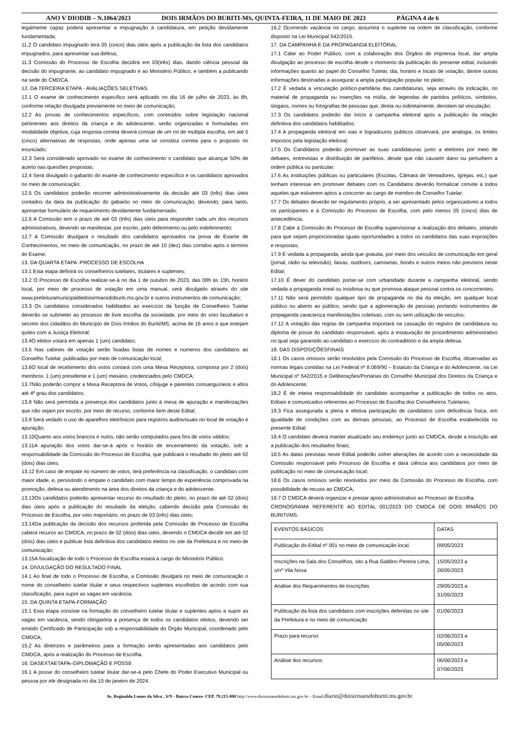ANO V DIODIB – N.1064/2023 DOIS IRMÃOS DO BURITI-MS, QUINTA-FEIRA, 11 DE MAIO DE 2023 PÁGINA 4 de 6
legalmente capaz poderá apresentar a impugnação à candidatura, em petição devidamente fundamentada;
11.2 O candidato impugnado terá 05 (cinco) dias úteis após a publicação da lista dos candidatos impugnados, para apresentar sua defesa;
11.3 Comissão do Processo de Escolha decidirá em 03(três) dias, dando ciência pessoal da decisão do impugnante, ao candidato impugnado e ao Ministério Público, e também a publicando na sede do CMDCA.
12. DA TERCEIRA ETAPA - AVALIAÇÕES SELETIVAS
12.1 O exame de conhecimento específico será aplicado no dia 16 de julho de 2023, às 8h, conforme relação divulgada previamente no meio de comunicação;
12.2 As provas de conhecimentos específicos, com conteúdos sobre legislação nacional pertinentes aos direitos da criança e do adolescente, serão organizadas e formuladas em modalidade objetiva, cuja resposta correta deverá constar de um rol de múltipla escolha, em até 5 (cinco) alternativas de respostas, onde apenas uma se constitui correta para o proposto no enunciado;
12.3 Será considerado aprovado no exame de conhecimento o candidato que alcançar 50% de acerto nas questões propostas;
12.4 Será divulgado o gabarito do exame de conhecimento específico e os candidatos aprovados no meio de comunicação;
12.5 Os candidatos poderão recorrer administrativamente da decisão até 03 (três) dias úteis contados da data da publicação do gabarito no meio de comunicação, devendo, para tanto, apresentar formulário de requerimento devidamente fundamentado;
12.6 A Comissão tem o prazo de até 03 (três) dias úteis para responder cada um dos recursos administrativos, devendo se manifestar, por escrito, pelo deferimento ou pelo indeferimento;
12.7 A Comissão divulgará o resultado dos candidatos aprovados na prova de Exame de Conhecimentos, no meio de comunicação, no prazo de até 10 (dez) dias corridos após o término do Exame;
13. DA QUARTA ETAPA -PROCESSO DE ESCOLHA
13.1 Esta etapa definirá os conselheiros tutelares, titulares e suplentes;
13.2 O Processo de Escolha realizar-se-á no dia 1 de outubro de 2023, das 08h às 15h, horário local, por meio de processo de votação em urna manual, será divulgado através do site www.prefeituramunicipaldedoisirmaosdoburiti.ms.gov.br e outros instrumentos de comunicação;
13.3 Os candidatos considerados habilitados ao exercício da função de Conselheiro Tutelar deverão se submeter ao processo de livre escolha da sociedade, por meio do voto facultativo e secreto dos cidadãos do Município de Dois Irmãos do Buriti/MS, acima de 16 anos e que estejam quites com a Justiça Eleitoral;
13.4O eleitor votará em apenas 1 (um) candidato;
13.5 Nas cabines de votação serão fixadas listas de nomes e números dos candidatos ao Conselho Tutelar, publicadas por meio de comunicação local;
13.6O local de recebimento dos votos contará com uma Mesa Receptora, composta por 2 (dois) membros: 1 (um) presidente e 1 (um) mesário, credenciados pelo CMDCA;
13.7Não poderão compor a Mesa Receptora de Votos, cônjuge e parentes consanguíneos e afins até 4º grau dos candidatos;
13.8 Não será permitida a presença dos candidatos junto à mesa de apuração e manifestações que não sejam por escrito, por meio de recurso, conforme item deste Edital;
13.9 Será vedado o uso de aparelhos eletrônicos para registros audiovisuais no local de votação e apuração;
13.10Quanto aos votos brancos e nulos, não serão computados para fins de votos válidos;
13.11A apuração dos votos dar-se-á após o horário de encerramento da votação, sob a responsabilidade da Comissão do Processo de Escolha, que publicará o resultado do pleito até 02 (dois) dias úteis;
13.12 Em caso de empate no número de votos, terá preferência na classificação, o candidato com maior idade, e, persistindo o empate o candidato com maior tempo de experiência comprovada na promoção, defesa ou atendimento na área dos direitos da criança e do adolescente.
13.13Os candidatos poderão apresentar recurso do resultado do pleito, no prazo de até 02 (dois) dias úteis após a publicação do resultado da eleição, cabendo decisão pela Comissão do Processo de Escolha, por voto majoritário, no prazo de 03 (três) dias úteis;
13.14Da publicação da decisão dos recursos proferida pela Comissão de Processo de Escolha caberá recurso ao CMDCA, no prazo de 02 (dois) dias úteis, devendo o CMDCA decidir em até 02 (dois) dias úteis e publicar lista definitiva dos candidatos eleitos no site da Prefeitura e no meio de comunicação;
13.15A fiscalização de todo o Processo de Escolha estará a cargo do Ministério Público.
14. DIVULGAÇÃO DO RESULTADO FINAL
14.1 Ao final de todo o Processo de Escolha, a Comissão divulgará no meio de comunicação o nome do conselheiro tutelar titular e seus respectivos suplentes escolhidos de acordo com sua classificação, para suprir as vagas em vacância.
15. DA QUINTA ETAPA-FORMAÇÃO
15.1 Esta etapa consiste na formação do conselheiro tutelar titular e suplentes aptos a suprir as vagas em vacância, sendo obrigatória a presença de todos os candidatos eleitos, devendo ser emitido Certificado de Participação sob a responsabilidade do Órgão Municipal, coordenado pelo CMDCA;
15.2 As diretrizes e parâmetros para a formação serão apresentadas aos candidatos pelo CMDCA, após a realização do Processo de Escolha.
16. DASEXTAETAPA–DIPLOMAÇÃO E POSSE
16.1 A posse do conselheiro tutelar titular dar-se-á pelo Chefe do Poder Executivo Municipal ou pessoa por ele designada no dia 10 de janeiro de 2024.
16.2 Ocorrendo vacância no cargo, assumirá o suplente na ordem de classificação, conforme disposto na Lei Municipal 542/2015.
17. DA CAMPANHA E DA PROPAGANDA ELEITORAL
17.1 Cabe ao Poder Público, com a colaboração dos Órgãos de imprensa local, dar ampla divulgação ao processo de escolha desde o momento da publicação do presente edital, incluindo informações quanto ao papel do Conselho Tutelar, dia, horário e locais de votação, dentre outras informações destinadas a assegurar a ampla participação popular no pleito;
17.2 É vedada a vinculação político-partidária das candidaturas, seja através da indicação, no material de propaganda ou inserções na mídia, de legendas de partidos políticos, símbolos, slogans, nomes ou fotografias de pessoas que, direta ou indiretamente, denotem tal vinculação;
17.3 Os candidatos poderão dar início à campanha eleitoral após a publicação da relação definitiva dos candidatos habilitados;
17.4 A propaganda eleitoral em vias e logradouros públicos observará, por analogia, os limites impostos pela legislação eleitoral;
17.5 Os Candidatos poderão promover as suas candidaturas junto a eleitores por meio de debates, entrevistas e distribuição de panfletos, desde que não causem dano ou perturbem a ordem pública ou particular;
17.6 As instituições públicas ou particulares (Escolas, Câmara de Vereadores, Igrejas, etc.) que tenham interesse em promover debates com os Candidatos deverão formalizar convite a todos aqueles que estiverem aptos a concorrer ao cargo de membro de Conselho Tutelar;
17.7 Os debates deverão ter regulamento próprio, a ser apresentado pelos organizadores a todos os participantes e à Comissão do Processo de Escolha, com pelo menos 05 (cinco) dias de antecedência;
17.8 Cabe à Comissão do Processo de Escolha supervisionar a realização dos debates, zelando para que sejam proporcionadas iguais oportunidades a todos os candidatos das suas exposições e respostas;
17.9 É vedada a propaganda, ainda que gratuita, por meio dos veículos de comunicação em geral (jornal, rádio ou televisão), faixas, outdoors, camisetas, bonés e outros meios não previstos neste Edital;
17.10 É dever do candidato portar-se com urbanidade durante a campanha eleitoral, sendo vedada a propaganda irreal ou insidiosa ou que promova ataque pessoal contra os concorrentes;
17.11 Não será permitido qualquer tipo de propaganda no dia da eleição, em qualquer local público ou aberto ao público, sendo que a aglomeração de pessoas portando instrumentos de propaganda caracteriza manifestações coletivas, com ou sem utilização de veículos;
17.12 A violação das regras de campanha importará na cassação do registro de candidatura ou diploma de posse do candidato responsável, após a instauração de procedimento administrativo no qual seja garantido ao candidato o exercício do contraditório e da ampla defesa.
18. DAS DISPOSIÇÕESFINAIS
18.1 Os casos omissos serão resolvidos pela Comissão do Processo de Escolha, observadas as normas legais contidas na Lei Federal nº 8.069/90 – Estatuto da Criança e do Adolescente, na Lei Municipal nº 542/2015 e Deliberações/Portarias do Conselho Municipal dos Direitos da Criança e do Adolescente;
18.2 É de inteira responsabilidade do candidato acompanhar a publicação de todos os atos, Editais e comunicados referentes ao Processo de Escolha dos Conselheiros Tutelares;
18.3 Fica assegurada a plena e efetiva participação de candidatos com deficiência física, em igualdade de condições com as demais pessoas, ao Processo de Escolha estabelecida no presente Edital;
18.4 O candidato deverá manter atualizado seu endereço junto ao CMDCA, desde a inscrição até a publicação dos resultados finais;
18.5 As datas previstas neste Edital poderão sofrer alterações de acordo com a necessidade da Comissão responsável pelo Processo de Escolha e dará ciência aos candidatos por meio de publicação no meio de comunicação local;
18.6 Os casos omissos serão resolvidos por meio da Comissão do Processo de Escolha, com possibilidade de recuso ao CMDCA;
18.7 O CMDCA deverá organizar e prestar apoio administrativo ao Processo de Escolha.
CRONOGRAMA REFERENTE AO EDITAL 001/2023 DO CMDCA DE DOIS IRMÃOS DO BURITI/MS.
| EVENTOS BÁSICOS | DATAS |
| Publicação do Edital nº 001 no meio de comunicação local. | 09/05/2023 |
| Inscrições na Sala dos Conselhos, sito a Rua Galdino Pereira Lima, s/nº Vila Nova | 15/05/2023 a 26/05/2023 |
| Análise dos Requerimentos de inscrições | 29/05/2023 a 31/05/2023 |
| Publicação da lista dos candidatos com inscrições deferidas no site da Prefeitura e no meio de comunicação | 01/06/2023 |
| Prazo para recurso | 02/06/2023 a 05/06/2023 |
| Análise dos recursos | 06/06/2023 a 07/06/2023 |
Av. Reginaldo Lemes da Silva , S/N - Bairro Centro- CEP. 79.215-000 http://www.doisirmaosdobuiti.ms.gov.br – Email:diario@doisirmaosdoburiti.ms.gov.br